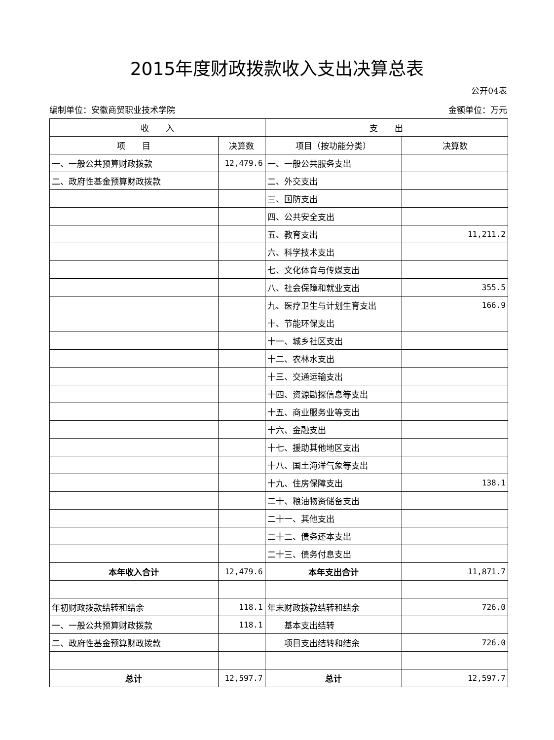2015年度财政拨款收入支出决算总表
公开04表
编制单位：安徽商贸职业技术学院 金额单位：万元
| 收 入 | | 支 出 | |
| --- | --- | --- | --- |
| 项 目 | 决算数 | 项目（按功能分类） | 决算数 |
| 一、一般公共预算财政拨款 | 12,479.6 | 一、一般公共服务支出 | |
| 二、政府性基金预算财政拨款 | | 二、外交支出 | |
| | | 三、国防支出 | |
| | | 四、公共安全支出 | |
| | | 五、教育支出 | 11,211.2 |
| | | 六、科学技术支出 | |
| | | 七、文化体育与传媒支出 | |
| | | 八、社会保障和就业支出 | 355.5 |
| | | 九、医疗卫生与计划生育支出 | 166.9 |
| | | 十、节能环保支出 | |
| | | 十一、城乡社区支出 | |
| | | 十二、农林水支出 | |
| | | 十三、交通运输支出 | |
| | | 十四、资源勘探信息等支出 | |
| | | 十五、商业服务业等支出 | |
| | | 十六、金融支出 | |
| | | 十七、援助其他地区支出 | |
| | | 十八、国土海洋气象等支出 | |
| | | 十九、住房保障支出 | 138.1 |
| | | 二十、粮油物资储备支出 | |
| | | 二十一、其他支出 | |
| | | 二十二、债务还本支出 | |
| | | 二十三、债务付息支出 | |
| 本年收入合计 | 12,479.6 | 本年支出合计 | 11,871.7 |
| 年初财政拨款结转和结余 | 118.1 | 年末财政拨款结转和结余 | 726.0 |
| 一、一般公共预算财政拨款 | 118.1 | 基本支出结转 | |
| 二、政府性基金预算财政拨款 | | 项目支出结转和结余 | 726.0 |
| 总计 | 12,597.7 | 总计 | 12,597.7 |